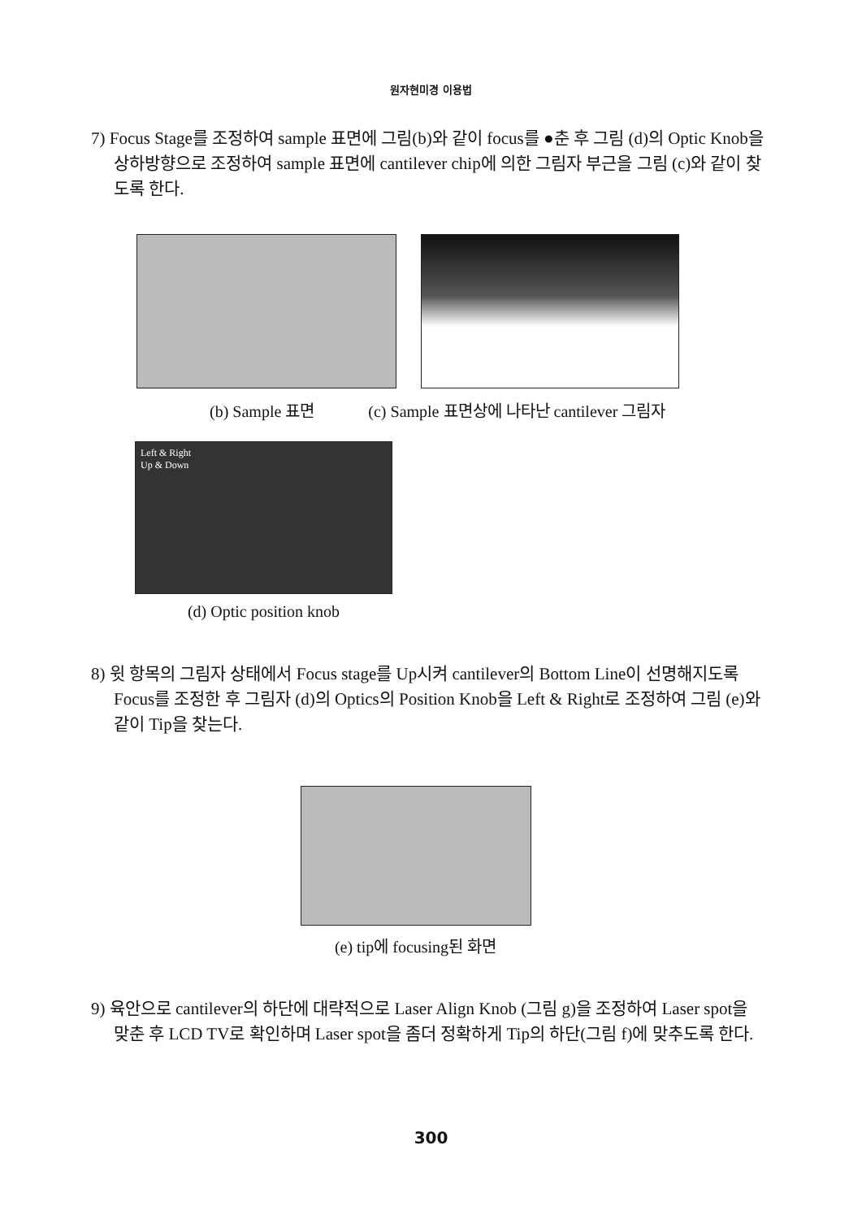원자현미경 이용법
7) Focus Stage를 조정하여 sample 표면에 그림(b)와 같이 focus를 ●춘 후 그림 (d)의 Optic Knob을 상하방향으로 조정하여 sample 표면에 cantilever chip에 의한 그림자 부근을 그림 (c)와 같이 찾도록 한다.
(b) Sample 표면 (c) Sample 표면상에 나타난 cantilever 그림자
Left & Right
Up & Down
(d) Optic position knob
8) 윗 항목의 그림자 상태에서 Focus stage를 Up시켜 cantilever의 Bottom Line이 선명해지도록 Focus를 조정한 후 그림자 (d)의 Optics의 Position Knob을 Left & Right로 조정하여 그림 (e)와 같이 Tip을 찾는다.
(e) tip에 focusing된 화면
9) 육안으로 cantilever의 하단에 대략적으로 Laser Align Knob (그림 g)을 조정하여 Laser spot을 맞춘 후 LCD TV로 확인하며 Laser spot을 좀더 정확하게 Tip의 하단(그림 f)에 맞추도록 한다.
300